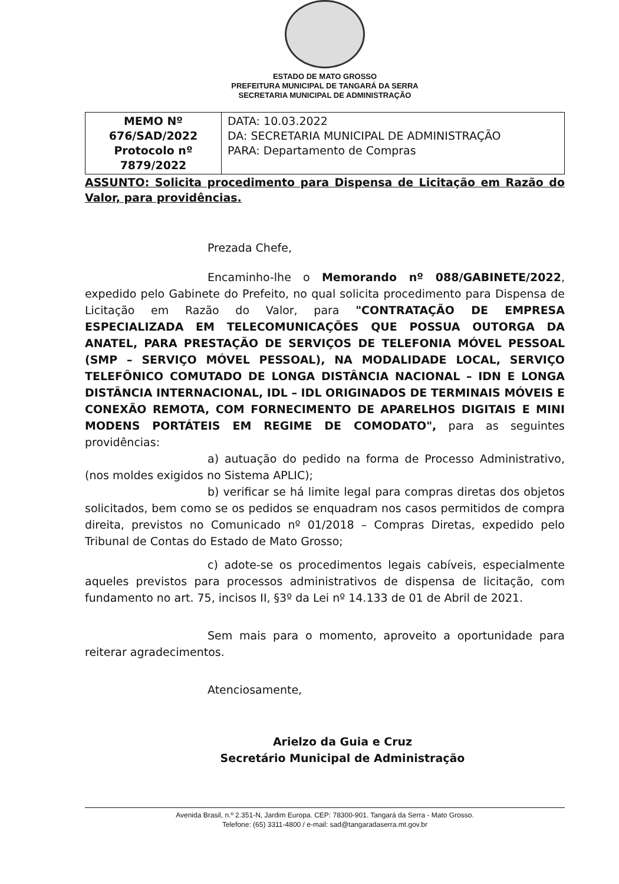ESTADO DE MATO GROSSO
PREFEITURA MUNICIPAL DE TANGARÁ DA SERRA
SECRETARIA MUNICIPAL DE ADMINISTRAÇÃO
| MEMO Nº 676/SAD/2022 Protocolo nº 7879/2022 | DATA: 10.03.2022 DA: SECRETARIA MUNICIPAL DE ADMINISTRAÇÃO PARA: Departamento de Compras |
ASSUNTO: Solicita procedimento para Dispensa de Licitação em Razão do Valor, para providências.
Prezada Chefe,
Encaminho-lhe o Memorando nº 088/GABINETE/2022, expedido pelo Gabinete do Prefeito, no qual solicita procedimento para Dispensa de Licitação em Razão do Valor, para "CONTRATAÇÃO DE EMPRESA ESPECIALIZADA EM TELECOMUNICAÇÕES QUE POSSUA OUTORGA DA ANATEL, PARA PRESTAÇÃO DE SERVIÇOS DE TELEFONIA MÓVEL PESSOAL (SMP – SERVIÇO MÓVEL PESSOAL), NA MODALIDADE LOCAL, SERVIÇO TELEFÔNICO COMUTADO DE LONGA DISTÂNCIA NACIONAL – IDN E LONGA DISTÂNCIA INTERNACIONAL, IDL – IDL ORIGINADOS DE TERMINAIS MÓVEIS E CONEXÃO REMOTA, COM FORNECIMENTO DE APARELHOS DIGITAIS E MINI MODENS PORTÁTEIS EM REGIME DE COMODATO", para as seguintes providências:
a) autuação do pedido na forma de Processo Administrativo, (nos moldes exigidos no Sistema APLIC);
b) verificar se há limite legal para compras diretas dos objetos solicitados, bem como se os pedidos se enquadram nos casos permitidos de compra direita, previstos no Comunicado nº 01/2018 – Compras Diretas, expedido pelo Tribunal de Contas do Estado de Mato Grosso;
c) adote-se os procedimentos legais cabíveis, especialmente aqueles previstos para processos administrativos de dispensa de licitação, com fundamento no art. 75, incisos II, §3º da Lei nº 14.133 de 01 de Abril de 2021.
Sem mais para o momento, aproveito a oportunidade para reiterar agradecimentos.
Atenciosamente,
Arielzo da Guia e Cruz
Secretário Municipal de Administração
Avenida Brasil, n.º 2.351-N, Jardim Europa. CEP: 78300-901. Tangará da Serra - Mato Grosso.
Telefone: (65) 3311-4800 / e-mail: sad@tangaradaserra.mt.gov.br